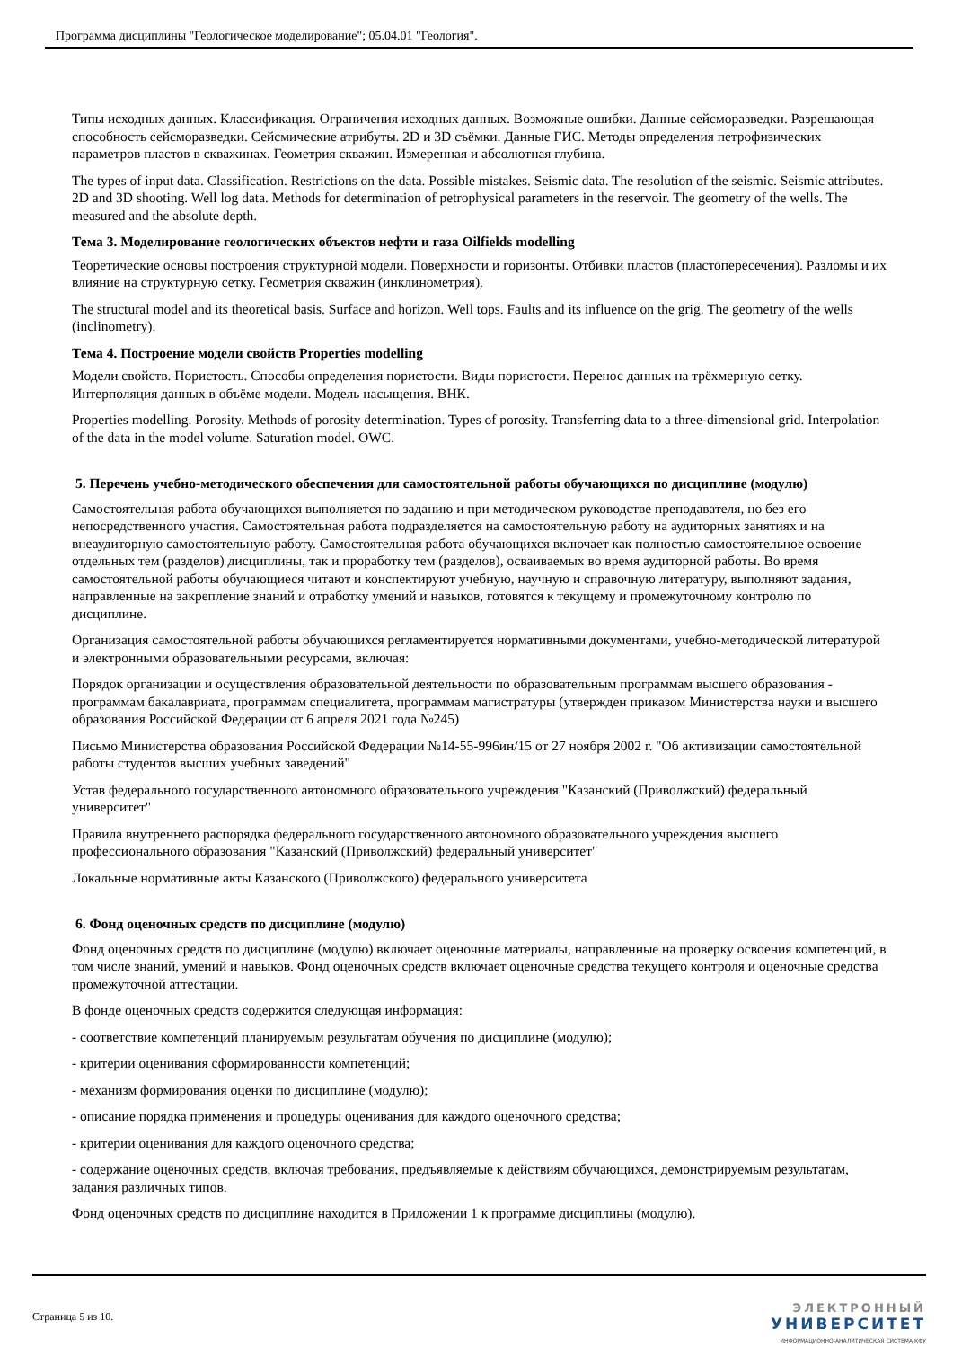Программа дисциплины "Геологическое моделирование"; 05.04.01 "Геология".
Типы исходных данных. Классификация. Ограничения исходных данных. Возможные ошибки. Данные сейсморазведки. Разрешающая способность сейсморазведки. Сейсмические атрибуты. 2D и 3D съёмки. Данные ГИС. Методы определения петрофизических параметров пластов в скважинах. Геометрия скважин. Измеренная и абсолютная глубина.
The types of input data. Classification. Restrictions on the data. Possible mistakes. Seismic data. The resolution of the seismic. Seismic attributes. 2D and 3D shooting. Well log data. Methods for determination of petrophysical parameters in the reservoir. The geometry of the wells. The measured and the absolute depth.
Тема 3. Моделирование геологических объектов нефти и газа Oilfields modelling
Теоретические основы построения структурной модели. Поверхности и горизонты. Отбивки пластов (пластопересечения). Разломы и их влияние на структурную сетку. Геометрия скважин (инклинометрия).
The structural model and its theoretical basis. Surface and horizon. Well tops. Faults and its influence on the grig. The geometry of the wells (inclinometry).
Тема 4. Построение модели свойств Properties modelling
Модели свойств. Пористость. Способы определения пористости. Виды пористости. Перенос данных на трёхмерную сетку. Интерполяция данных в объёме модели. Модель насыщения. ВНК.
Properties modelling. Porosity. Methods of porosity determination. Types of porosity. Transferring data to a three-dimensional grid. Interpolation of the data in the model volume. Saturation model. OWC.
5. Перечень учебно-методического обеспечения для самостоятельной работы обучающихся по дисциплине (модулю)
Самостоятельная работа обучающихся выполняется по заданию и при методическом руководстве преподавателя, но без его непосредственного участия. Самостоятельная работа подразделяется на самостоятельную работу на аудиторных занятиях и на внеаудиторную самостоятельную работу. Самостоятельная работа обучающихся включает как полностью самостоятельное освоение отдельных тем (разделов) дисциплины, так и проработку тем (разделов), осваиваемых во время аудиторной работы. Во время самостоятельной работы обучающиеся читают и конспектируют учебную, научную и справочную литературу, выполняют задания, направленные на закрепление знаний и отработку умений и навыков, готовятся к текущему и промежуточному контролю по дисциплине.
Организация самостоятельной работы обучающихся регламентируется нормативными документами, учебно-методической литературой и электронными образовательными ресурсами, включая:
Порядок организации и осуществления образовательной деятельности по образовательным программам высшего образования - программам бакалавриата, программам специалитета, программам магистратуры (утвержден приказом Министерства науки и высшего образования Российской Федерации от 6 апреля 2021 года №245)
Письмо Министерства образования Российской Федерации №14-55-996ин/15 от 27 ноября 2002 г. "Об активизации самостоятельной работы студентов высших учебных заведений"
Устав федерального государственного автономного образовательного учреждения "Казанский (Приволжский) федеральный университет"
Правила внутреннего распорядка федерального государственного автономного образовательного учреждения высшего профессионального образования "Казанский (Приволжский) федеральный университет"
Локальные нормативные акты Казанского (Приволжского) федерального университета
6. Фонд оценочных средств по дисциплине (модулю)
Фонд оценочных средств по дисциплине (модулю) включает оценочные материалы, направленные на проверку освоения компетенций, в том числе знаний, умений и навыков. Фонд оценочных средств включает оценочные средства текущего контроля и оценочные средства промежуточной аттестации.
В фонде оценочных средств содержится следующая информация:
- соответствие компетенций планируемым результатам обучения по дисциплине (модулю);
- критерии оценивания сформированности компетенций;
- механизм формирования оценки по дисциплине (модулю);
- описание порядка применения и процедуры оценивания для каждого оценочного средства;
- критерии оценивания для каждого оценочного средства;
- содержание оценочных средств, включая требования, предъявляемые к действиям обучающихся, демонстрируемым результатам, задания различных типов.
Фонд оценочных средств по дисциплине находится в Приложении 1 к программе дисциплины (модулю).
Страница 5 из 10.
ЭЛЕКТРОННЫЙ
УНИВЕРСИТЕТ
ИНФОРМАЦИОННО-АНАЛИТИЧЕСКАЯ СИСТЕМА КФУ